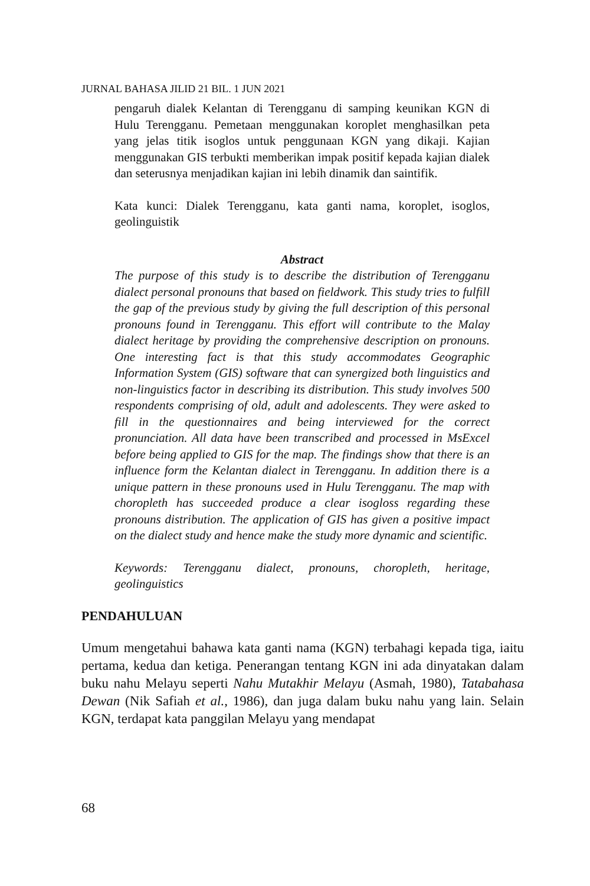JURNAL BAHASA JILID 21 BIL. 1 JUN 2021
pengaruh dialek Kelantan di Terengganu di samping keunikan KGN di Hulu Terengganu. Pemetaan menggunakan koroplet menghasilkan peta yang jelas titik isoglos untuk penggunaan KGN yang dikaji. Kajian menggunakan GIS terbukti memberikan impak positif kepada kajian dialek dan seterusnya menjadikan kajian ini lebih dinamik dan saintifik.
Kata kunci: Dialek Terengganu, kata ganti nama, koroplet, isoglos, geolinguistik
Abstract
The purpose of this study is to describe the distribution of Terengganu dialect personal pronouns that based on fieldwork. This study tries to fulfill the gap of the previous study by giving the full description of this personal pronouns found in Terengganu. This effort will contribute to the Malay dialect heritage by providing the comprehensive description on pronouns. One interesting fact is that this study accommodates Geographic Information System (GIS) software that can synergized both linguistics and non-linguistics factor in describing its distribution. This study involves 500 respondents comprising of old, adult and adolescents. They were asked to fill in the questionnaires and being interviewed for the correct pronunciation. All data have been transcribed and processed in MsExcel before being applied to GIS for the map. The findings show that there is an influence form the Kelantan dialect in Terengganu. In addition there is a unique pattern in these pronouns used in Hulu Terengganu. The map with choropleth has succeeded produce a clear isogloss regarding these pronouns distribution. The application of GIS has given a positive impact on the dialect study and hence make the study more dynamic and scientific.
Keywords: Terengganu dialect, pronouns, choropleth, heritage, geolinguistics
PENDAHULUAN
Umum mengetahui bahawa kata ganti nama (KGN) terbahagi kepada tiga, iaitu pertama, kedua dan ketiga. Penerangan tentang KGN ini ada dinyatakan dalam buku nahu Melayu seperti Nahu Mutakhir Melayu (Asmah, 1980), Tatabahasa Dewan (Nik Safiah et al., 1986), dan juga dalam buku nahu yang lain. Selain KGN, terdapat kata panggilan Melayu yang mendapat
68